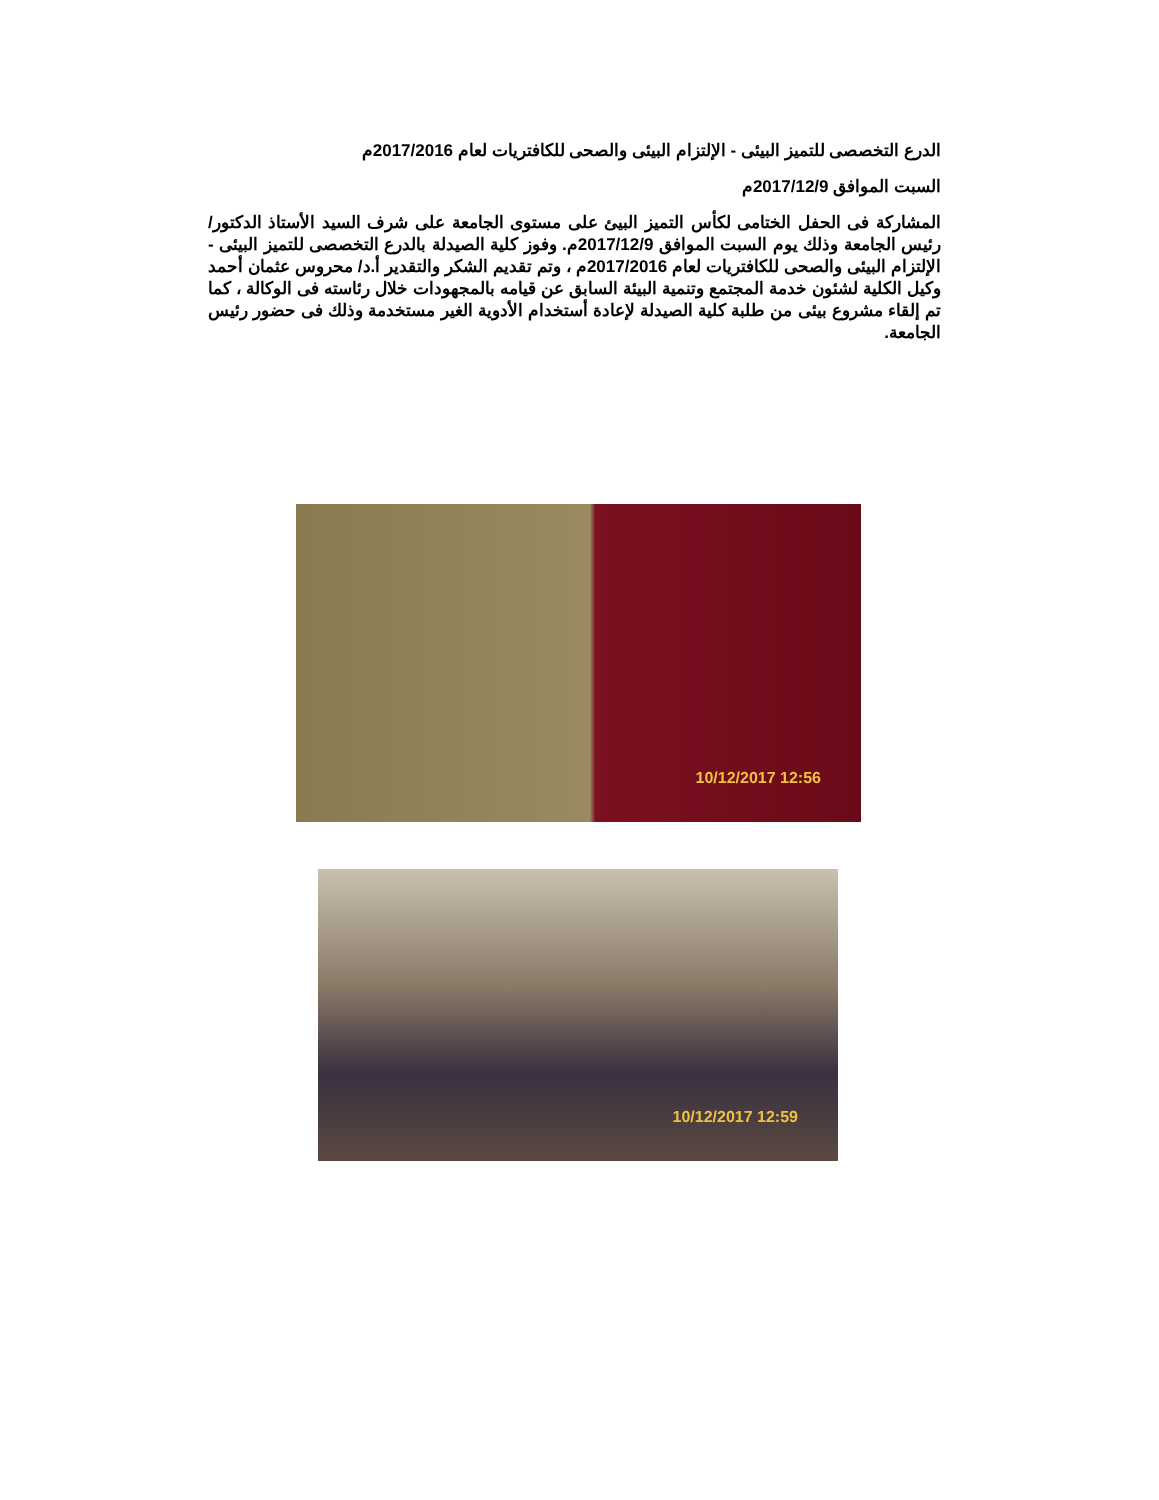الدرع التخصصى للتميز البيئى - الإلتزام البيئى والصحى للكافتريات لعام 2017/2016م
السبت الموافق 2017/12/9م
المشاركة فى الحفل الختامى لكأس التميز البيئ على مستوى الجامعة على شرف السيد الأستاذ الدكتور/ رئيس الجامعة وذلك يوم السبت الموافق 2017/12/9م. وفوز كلية الصيدلة بالدرع التخصصى للتميز البيئى - الإلتزام البيئى والصحى للكافتريات لعام 2017/2016م ، وتم تقديم الشكر والتقدير أ.د/ محروس عثمان أحمد وكيل الكلية لشئون خدمة المجتمع وتنمية البيئة السابق عن قيامه بالمجهودات خلال رئاسته فى الوكالة ، كما تم إلقاء مشروع بيئى من طلبة كلية الصيدلة لإعادة أستخدام الأدوية الغير مستخدمة وذلك فى حضور رئيس الجامعة.
10/12/2017 12:56
10/12/2017 12:59